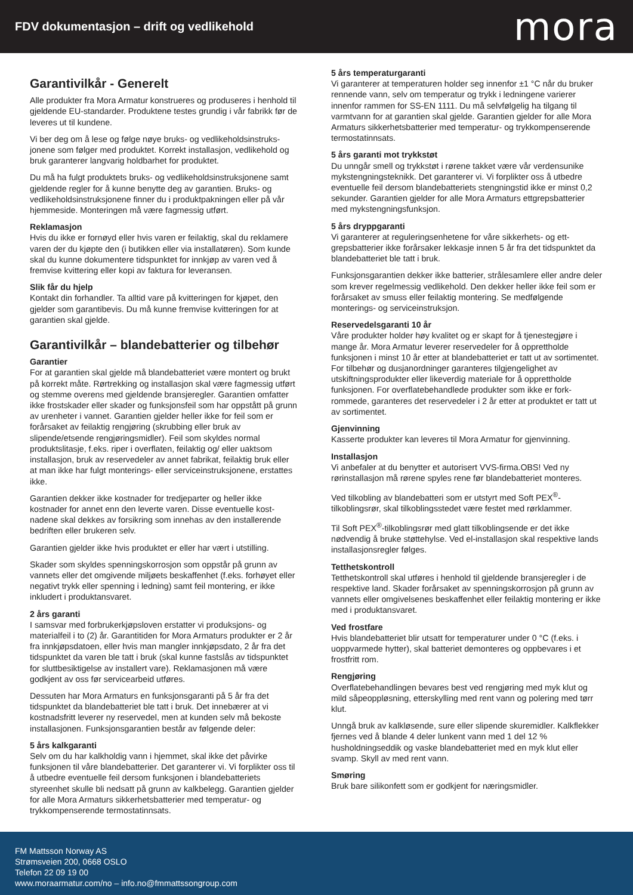FDV dokumentasjon – drift og vedlikehold
mora
Garantivilkår - Generelt
Alle produkter fra Mora Armatur konstrueres og produseres i hen­hold til gjeldende EU-standarder. Produktene testes grundig i vår fabrikk før de leveres ut til kundene.
Vi ber deg om å lese og følge nøye bruks- og vedlikeholdsinstruks­jonene som følger med produktet. Korrekt installasjon, vedlikehold og bruk garanterer langvarig holdbarhet for produktet.
Du må ha fulgt produktets bruks- og vedlikeholdsinstruksjonene samt gjeldende regler for å kunne benytte deg av garantien. Bruks- og vedlikeholdsinstruksjonene finner du i produktpakningen eller på vår hjemmeside. Monteringen må være fagmessig utført.
Reklamasjon
Hvis du ikke er fornøyd eller hvis varen er feilaktig, skal du re­klamere varen der du kjøpte den (i butikken eller via installatøren). Som kunde skal du kunne dokumentere tidspunktet for innkjøp av varen ved å fremvise kvittering eller kopi av faktura for leveransen.
Slik får du hjelp
Kontakt din forhandler. Ta alltid vare på kvitteringen for kjøpet, den gjelder som garantibevis. Du må kunne fremvise kvitteringen for at garantien skal gjelde.
Garantivilkår – blandebatterier og tilbehør
Garantier
For at garantien skal gjelde må blandebatteriet være montert og brukt på korrekt måte. Rørtrekking og installasjon skal være fagmessig utført og stemme overens med gjeldende bransjeregler. Garantien omfatter ikke frostskader eller skader og funksjonsfeil som har oppstått på grunn av urenheter i vannet. Garantien gjelder heller ikke for feil som er forårsaket av feilaktig rengjøring (skrub­bing eller bruk av slipende/etsende rengjøringsmidler). Feil som skyldes normal produktslitasje, f.eks. riper i overflaten, feilaktig og/ eller uaktsom installasjon, bruk av reservedeler av annet fabrikat, feilaktig bruk eller at man ikke har fulgt monterings- eller servicein­struksjonene, erstattes ikke.
Garantien dekker ikke kostnader for tredjeparter og heller ikke kostnader for annet enn den leverte varen. Disse eventuelle kost­nadene skal dekkes av forsikring som innehas av den installerende bedriften eller brukeren selv.
Garantien gjelder ikke hvis produktet er eller har vært i utstilling.
Skader som skyldes spenningskorrosjon som oppstår på grunn av vannets eller det omgivende miljøets beskaffenhet (f.eks. forhøyet eller negativt trykk eller spenning i ledning) samt feil montering, er ikke inkludert i produktansvaret.
2 års garanti
I samsvar med forbrukerkjøpsloven erstatter vi produksjons- og materialfeil i to (2) år. Garantitiden for Mora Armaturs produkter er 2 år fra innkjøpsdatoen, eller hvis man mangler innkjøpsdato, 2 år fra det tidspunktet da varen ble tatt i bruk (skal kunne fastslås av tidspunktet for sluttbesiktigelse av installert vare). Reklamasjonen må være godkjent av oss før servicearbeid utføres.
Dessuten har Mora Armaturs en funksjonsgaranti på 5 år fra det tidspunktet da blandebatteriet ble tatt i bruk. Det innebærer at vi kostnadsfritt leverer ny reservedel, men at kunden selv må bekoste installasjonen. Funksjonsgarantien består av følgende deler:
5 års kalkgaranti
Selv om du har kalkholdig vann i hjemmet, skal ikke det påvirke funksjonen til våre blandebatterier. Det garanterer vi. Vi forplikter oss til å utbedre eventuelle feil dersom funksjonen i blandebatteri­ets styreenhet skulle bli nedsatt på grunn av kalkbelegg. Garantien gjelder for alle Mora Armaturs sikkerhetsbatterier med temperatur- og trykkompenserende termostatinnsats.
5 års temperaturgaranti
Vi garanterer at temperaturen holder seg innenfor ±1 °C når du bruker rennende vann, selv om temperatur og trykk i ledningene varierer innenfor rammen for SS-EN 1111. Du må selvfølgelig ha tilgang til varmtvann for at garantien skal gjelde. Garantien gjelder for alle Mora Armaturs sikkerhetsbatterier med temperatur- og trykkompenserende termostatinnsats.
5 års garanti mot trykkstøt
Du unngår smell og trykkstøt i rørene takket være vår verdensunike mykstengningsteknikk. Det garanterer vi. Vi forplikter oss å utbedre eventuelle feil dersom blandebatteriets stengningstid ikke er minst 0,2 sekunder. Garantien gjelder for alle Mora Armaturs ettgrepsbat­terier med mykstengningsfunksjon.
5 års dryppgaranti
Vi garanterer at reguleringsenhetene for våre sikkerhets- og ett­grepsbatterier ikke forårsaker lekkasje innen 5 år fra det tidspunktet da blandebatteriet ble tatt i bruk.
Funksjonsgarantien dekker ikke batterier, strålesamlere eller andre deler som krever regelmessig vedlikehold. Den dekker heller ikke feil som er forårsaket av smuss eller feilaktig montering. Se medføl­gende monterings- og serviceinstruksjon.
Reservedelsgaranti 10 år
Våre produkter holder høy kvalitet og er skapt for å tjenestegjøre i mange år. Mora Armatur leverer reservedeler for å opprettholde funksjonen i minst 10 år etter at blandebatteriet er tatt ut av sorti­mentet. For tilbehør og dusjanordninger garanteres tilgjengelighet av utskiftningsprodukter eller likeverdig materiale for å opprettholde funksjonen. For overflatebehandlede produkter som ikke er fork­rommede, garanteres det reservedeler i 2 år etter at produktet er tatt ut av sortimentet.
Gjenvinning
Kasserte produkter kan leveres til Mora Armatur for gjenvinning.
Installasjon
Vi anbefaler at du benytter et autorisert VVS-firma.OBS! Ved ny rørinstallasjon må rørene spyles rene før blandebatteriet monteres.
Ved tilkobling av blandebatteri som er utstyrt med Soft PEX<sup>®</sup>-tilkoblingsrør, skal tilkoblingsstedet være festet med rørklammer.
Til Soft PEX<sup>®</sup>-tilkoblingsrør med glatt tilkoblingsende er det ikke nødvendig å bruke støttehylse. Ved el-installasjon skal respektive lands installasjonsregler følges.
Tetthetskontroll
Tetthetskontroll skal utføres i henhold til gjeldende bransjeregler i de respektive land. Skader forårsaket av spenningskorrosjon på grunn av vannets eller omgivelsenes beskaffenhet eller feilaktig montering er ikke med i produktansvaret.
Ved frostfare
Hvis blandebatteriet blir utsatt for temperaturer under 0 °C (f.eks. i uoppvarmede hytter), skal batteriet demonteres og oppbevares i et frostfritt rom.
Rengjøring
Overflatebehandlingen bevares best ved rengjøring med myk klut og mild såpeoppløsning, etterskylling med rent vann og polering med tørr klut.
Unngå bruk av kalkløsende, sure eller slipende skuremidler. Kalk­flekker fjernes ved å blande 4 deler lunkent vann med 1 del 12 % husholdningseddik og vaske blandebatteriet med en myk klut eller svamp. Skyll av med rent vann.
Smøring
Bruk bare silikonfett som er godkjent for næringsmidler.
FM Mattsson Norway AS
Strømsveien 200, 0668 OSLO
Telefon 22 09 19 00
www.moraarmatur.com/no – info.no@fmmattssongroup.com